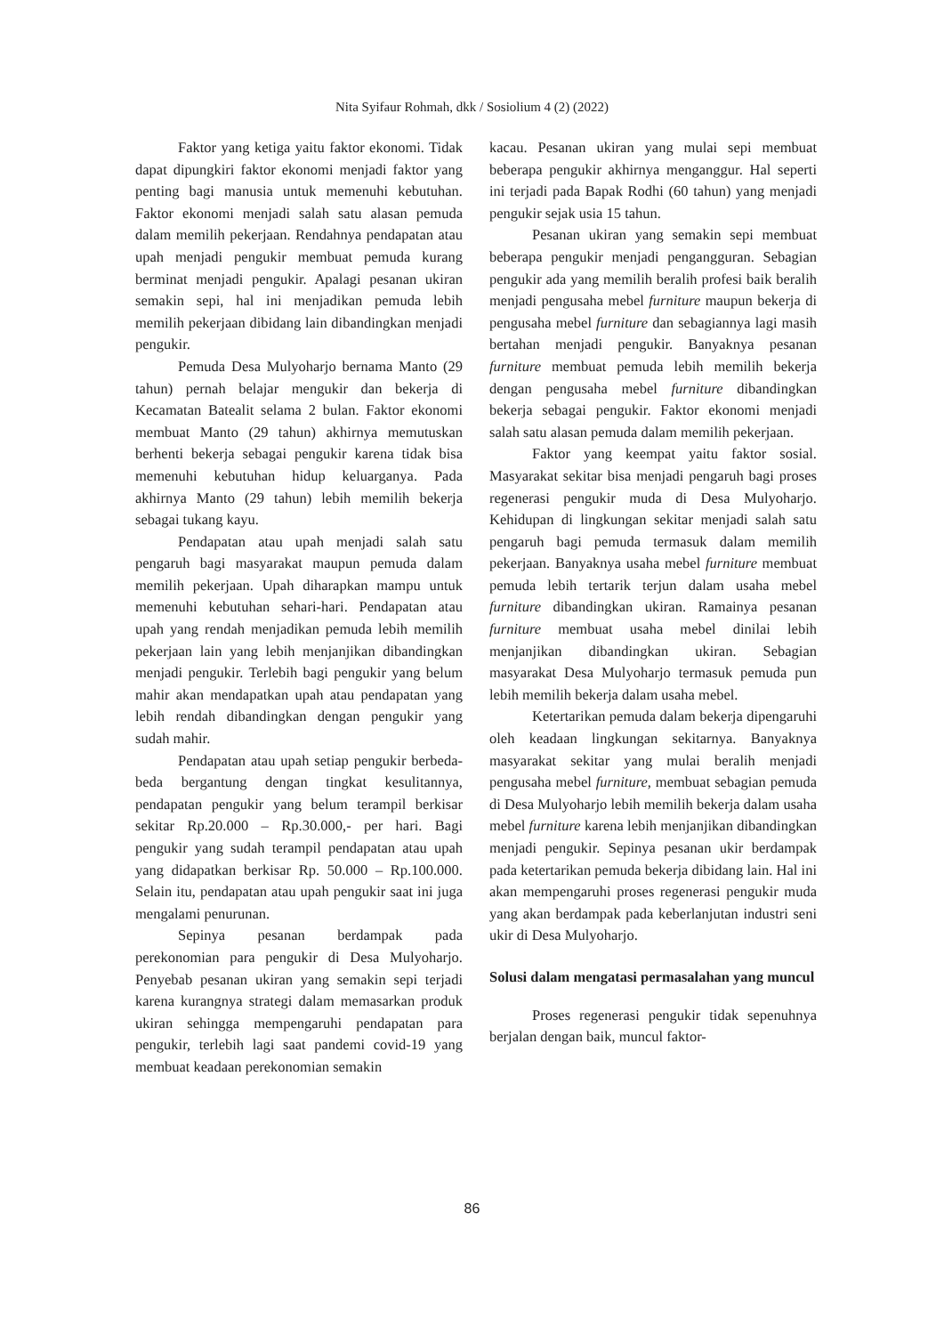Nita Syifaur Rohmah, dkk / Sosiolium 4 (2) (2022)
Faktor yang ketiga yaitu faktor ekonomi. Tidak dapat dipungkiri faktor ekonomi menjadi faktor yang penting bagi manusia untuk memenuhi kebutuhan. Faktor ekonomi menjadi salah satu alasan pemuda dalam memilih pekerjaan. Rendahnya pendapatan atau upah menjadi pengukir membuat pemuda kurang berminat menjadi pengukir. Apalagi pesanan ukiran semakin sepi, hal ini menjadikan pemuda lebih memilih pekerjaan dibidang lain dibandingkan menjadi pengukir.
Pemuda Desa Mulyoharjo bernama Manto (29 tahun) pernah belajar mengukir dan bekerja di Kecamatan Batealit selama 2 bulan. Faktor ekonomi membuat Manto (29 tahun) akhirnya memutuskan berhenti bekerja sebagai pengukir karena tidak bisa memenuhi kebutuhan hidup keluarganya. Pada akhirnya Manto (29 tahun) lebih memilih bekerja sebagai tukang kayu.
Pendapatan atau upah menjadi salah satu pengaruh bagi masyarakat maupun pemuda dalam memilih pekerjaan. Upah diharapkan mampu untuk memenuhi kebutuhan sehari-hari. Pendapatan atau upah yang rendah menjadikan pemuda lebih memilih pekerjaan lain yang lebih menjanjikan dibandingkan menjadi pengukir. Terlebih bagi pengukir yang belum mahir akan mendapatkan upah atau pendapatan yang lebih rendah dibandingkan dengan pengukir yang sudah mahir.
Pendapatan atau upah setiap pengukir berbeda-beda bergantung dengan tingkat kesulitannya, pendapatan pengukir yang belum terampil berkisar sekitar Rp.20.000 – Rp.30.000,- per hari. Bagi pengukir yang sudah terampil pendapatan atau upah yang didapatkan berkisar Rp. 50.000 – Rp.100.000. Selain itu, pendapatan atau upah pengukir saat ini juga mengalami penurunan.
Sepinya pesanan berdampak pada perekonomian para pengukir di Desa Mulyoharjo. Penyebab pesanan ukiran yang semakin sepi terjadi karena kurangnya strategi dalam memasarkan produk ukiran sehingga mempengaruhi pendapatan para pengukir, terlebih lagi saat pandemi covid-19 yang membuat keadaan perekonomian semakin
kacau. Pesanan ukiran yang mulai sepi membuat beberapa pengukir akhirnya menganggur. Hal seperti ini terjadi pada Bapak Rodhi (60 tahun) yang menjadi pengukir sejak usia 15 tahun.
Pesanan ukiran yang semakin sepi membuat beberapa pengukir menjadi pengangguran. Sebagian pengukir ada yang memilih beralih profesi baik beralih menjadi pengusaha mebel furniture maupun bekerja di pengusaha mebel furniture dan sebagiannya lagi masih bertahan menjadi pengukir. Banyaknya pesanan furniture membuat pemuda lebih memilih bekerja dengan pengusaha mebel furniture dibandingkan bekerja sebagai pengukir. Faktor ekonomi menjadi salah satu alasan pemuda dalam memilih pekerjaan.
Faktor yang keempat yaitu faktor sosial. Masyarakat sekitar bisa menjadi pengaruh bagi proses regenerasi pengukir muda di Desa Mulyoharjo. Kehidupan di lingkungan sekitar menjadi salah satu pengaruh bagi pemuda termasuk dalam memilih pekerjaan. Banyaknya usaha mebel furniture membuat pemuda lebih tertarik terjun dalam usaha mebel furniture dibandingkan ukiran. Ramainya pesanan furniture membuat usaha mebel dinilai lebih menjanjikan dibandingkan ukiran. Sebagian masyarakat Desa Mulyoharjo termasuk pemuda pun lebih memilih bekerja dalam usaha mebel.
Ketertarikan pemuda dalam bekerja dipengaruhi oleh keadaan lingkungan sekitarnya. Banyaknya masyarakat sekitar yang mulai beralih menjadi pengusaha mebel furniture, membuat sebagian pemuda di Desa Mulyoharjo lebih memilih bekerja dalam usaha mebel furniture karena lebih menjanjikan dibandingkan menjadi pengukir. Sepinya pesanan ukir berdampak pada ketertarikan pemuda bekerja dibidang lain. Hal ini akan mempengaruhi proses regenerasi pengukir muda yang akan berdampak pada keberlanjutan industri seni ukir di Desa Mulyoharjo.
Solusi dalam mengatasi permasalahan yang muncul
Proses regenerasi pengukir tidak sepenuhnya berjalan dengan baik, muncul faktor-
86